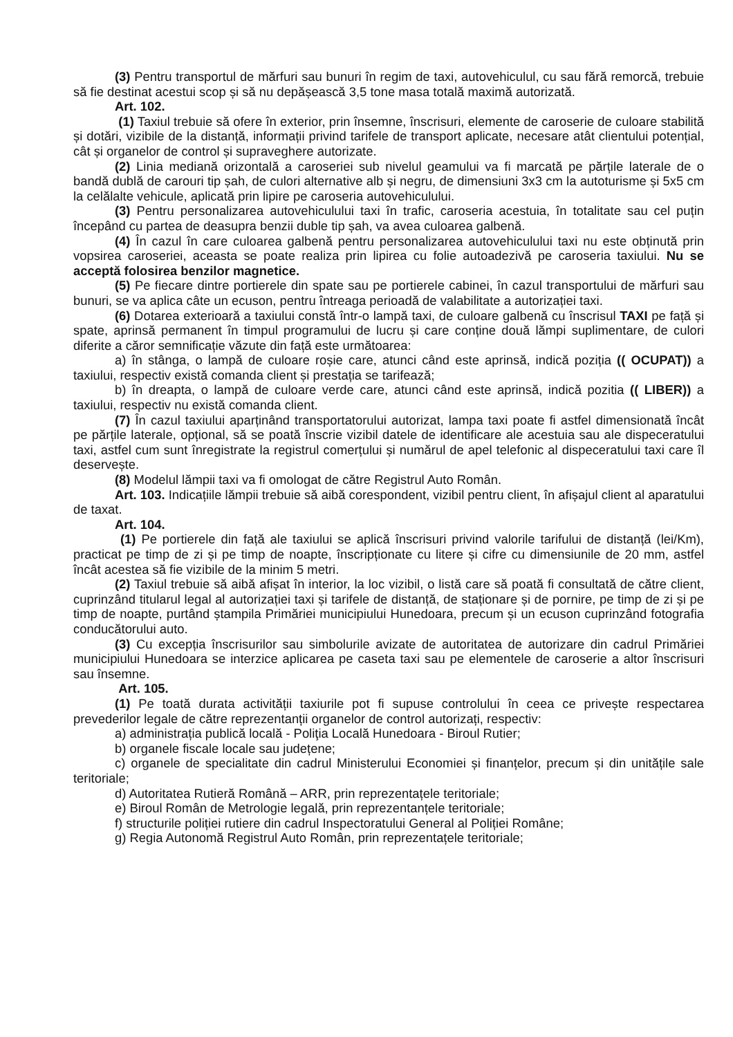(3) Pentru transportul de mărfuri sau bunuri în regim de taxi, autovehiculul, cu sau fără remorcă, trebuie să fie destinat acestui scop și să nu depășească 3,5 tone masa totală maximă autorizată.
Art. 102.
(1) Taxiul trebuie să ofere în exterior, prin însemne, înscrisuri, elemente de caroserie de culoare stabilită și dotări, vizibile de la distanță, informații privind tarifele de transport aplicate, necesare atât clientului potențial, cât și organelor de control și supraveghere autorizate.
(2) Linia mediană orizontală a caroseriei sub nivelul geamului va fi marcată pe părțile laterale de o bandă dublă de carouri tip șah, de culori alternative alb și negru, de dimensiuni 3x3 cm la autoturisme și 5x5 cm la celălalte vehicule, aplicată prin lipire pe caroseria autovehiculului.
(3) Pentru personalizarea autovehiculului taxi în trafic, caroseria acestuia, în totalitate sau cel puțin începând cu partea de deasupra benzii duble tip șah, va avea culoarea galbenă.
(4) În cazul în care culoarea galbenă pentru personalizarea autovehiculului taxi nu este obținută prin vopsirea caroseriei, aceasta se poate realiza prin lipirea cu folie autoadezivă pe caroseria taxiului. Nu se acceptă folosirea benzilor magnetice.
(5) Pe fiecare dintre portierele din spate sau pe portierele cabinei, în cazul transportului de mărfuri sau bunuri, se va aplica câte un ecuson, pentru întreaga perioadă de valabilitate a autorizației taxi.
(6) Dotarea exterioară a taxiului constă într-o lampă taxi, de culoare galbenă cu înscrisul TAXI pe față și spate, aprinsă permanent în timpul programului de lucru și care conține două lămpi suplimentare, de culori diferite a căror semnificație văzute din față este următoarea:
a) în stânga, o lampă de culoare roșie care, atunci când este aprinsă, indică poziția (( OCUPAT)) a taxiului, respectiv există comanda client și prestația se tarifează;
b) în dreapta, o lampă de culoare verde care, atunci când este aprinsă, indică pozitia (( LIBER)) a taxiului, respectiv nu există comanda client.
(7) În cazul taxiului aparținând transportatorului autorizat, lampa taxi poate fi astfel dimensionată încât pe părțile laterale, opțional, să se poată înscrie vizibil datele de identificare ale acestuia sau ale dispeceratului taxi, astfel cum sunt înregistrate la registrul comerțului și numărul de apel telefonic al dispeceratului taxi care îl deservește.
(8) Modelul lămpii taxi va fi omologat de către Registrul Auto Român.
Art. 103. Indicațiile lămpii trebuie să aibă corespondent, vizibil pentru client, în afișajul client al aparatului de taxat.
Art. 104.
(1) Pe portierele din față ale taxiului se aplică înscrisuri privind valorile tarifului de distanță (lei/Km), practicat pe timp de zi și pe timp de noapte, înscripționate cu litere și cifre cu dimensiunile de 20 mm, astfel încât acestea să fie vizibile de la minim 5 metri.
(2) Taxiul trebuie să aibă afișat în interior, la loc vizibil, o listă care să poată fi consultată de către client, cuprinzând titularul legal al autorizației taxi și tarifele de distanță, de staționare și de pornire, pe timp de zi și pe timp de noapte, purtând ștampila Primăriei municipiului Hunedoara, precum și un ecuson cuprinzând fotografia conducătorului auto.
(3) Cu excepția înscrisurilor sau simbolurile avizate de autoritatea de autorizare din cadrul Primăriei municipiului Hunedoara se interzice aplicarea pe caseta taxi sau pe elementele de caroserie a altor înscrisuri sau însemne.
Art. 105.
(1) Pe toată durata activității taxiurile pot fi supuse controlului în ceea ce privește respectarea prevederilor legale de către reprezentanții organelor de control autorizați, respectiv:
a) administrația publică locală - Poliţia Locală Hunedoara - Biroul Rutier;
b) organele fiscale locale sau județene;
c) organele de specialitate din cadrul Ministerului Economiei și finanțelor, precum și din unitățile sale teritoriale;
d) Autoritatea Rutieră Română – ARR, prin reprezentațele teritoriale;
e) Biroul Român de Metrologie legală, prin reprezentanțele teritoriale;
f) structurile poliției rutiere din cadrul Inspectoratului General al Poliției Române;
g) Regia Autonomă Registrul Auto Român, prin reprezentațele teritoriale;